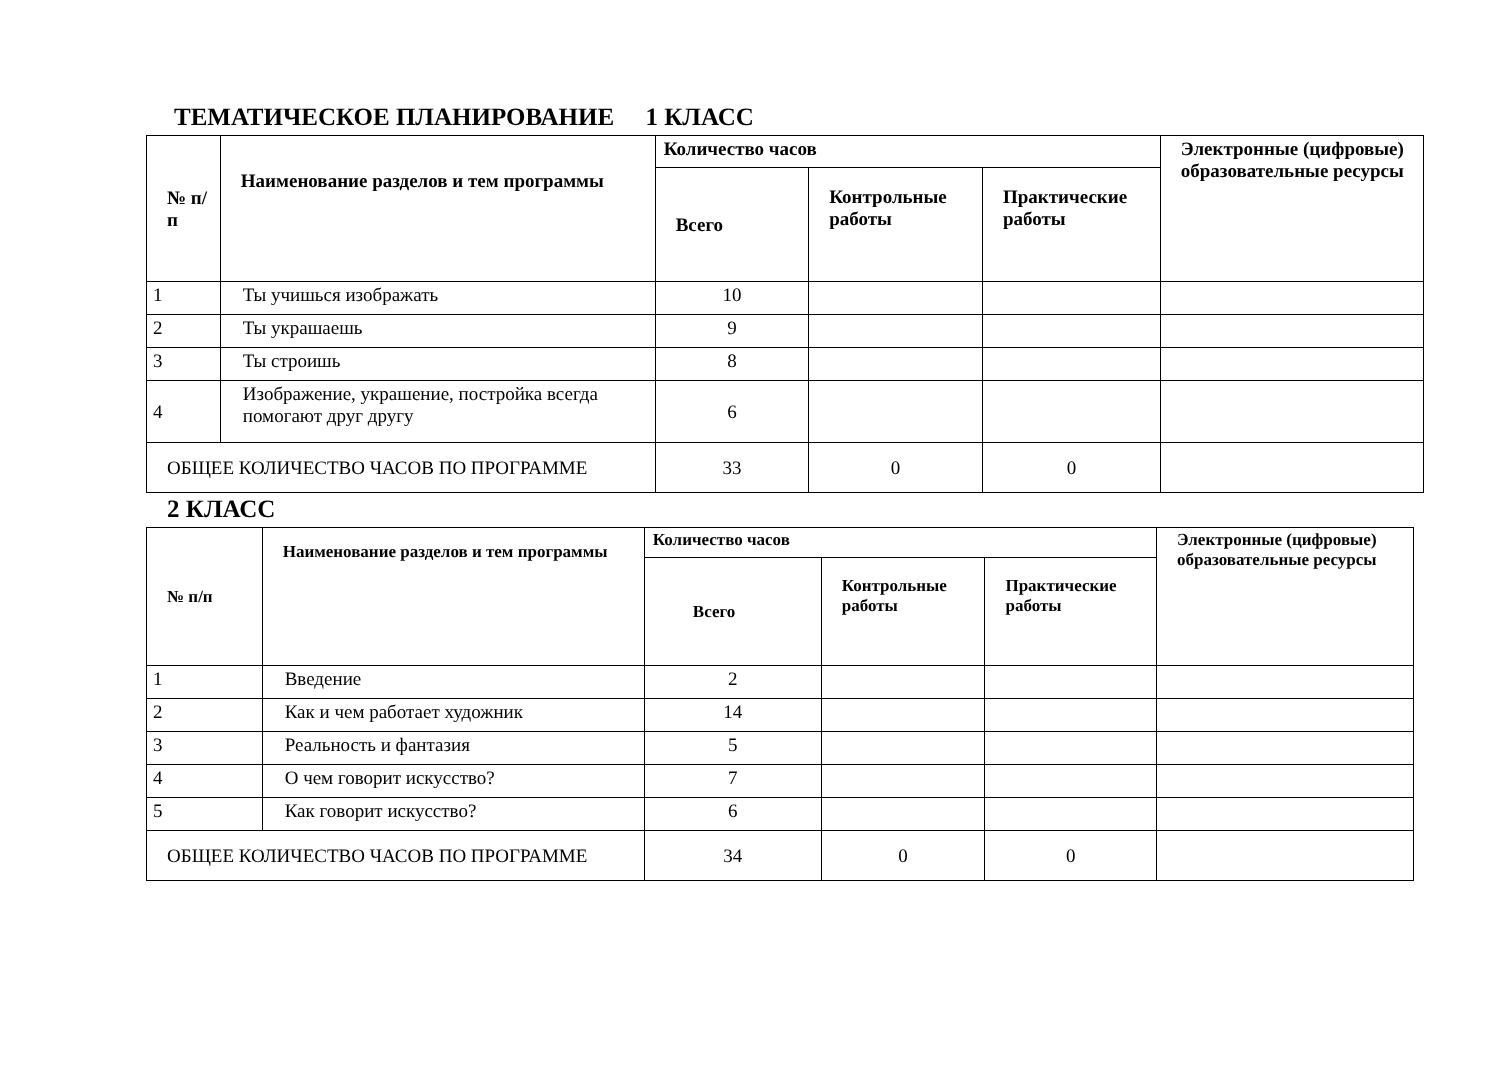ТЕМАТИЧЕСКОЕ ПЛАНИРОВАНИЕ 1 КЛАСС
| № п/п | Наименование разделов и тем программы | Количество часов | | | Электронные (цифровые) образовательные ресурсы |
| --- | --- | --- | --- | --- | --- |
| | | Всего | Контрольные работы | Практические работы | |
| 1 | Ты учишься изображать | 10 | | | |
| 2 | Ты украшаешь | 9 | | | |
| 3 | Ты строишь | 8 | | | |
| 4 | Изображение, украшение, постройка всегда помогают друг другу | 6 | | | |
| ОБЩЕЕ КОЛИЧЕСТВО ЧАСОВ ПО ПРОГРАММЕ | | 33 | 0 | 0 | |
2 КЛАСС
| № п/п | Наименование разделов и тем программы | Количество часов | | | Электронные (цифровые) образовательные ресурсы |
| --- | --- | --- | --- | --- | --- |
| | | Всего | Контрольные работы | Практические работы | |
| 1 | Введение | 2 | | | |
| 2 | Как и чем работает художник | 14 | | | |
| 3 | Реальность и фантазия | 5 | | | |
| 4 | О чем говорит искусство? | 7 | | | |
| 5 | Как говорит искусство? | 6 | | | |
| ОБЩЕЕ КОЛИЧЕСТВО ЧАСОВ ПО ПРОГРАММЕ | | 34 | 0 | 0 | |